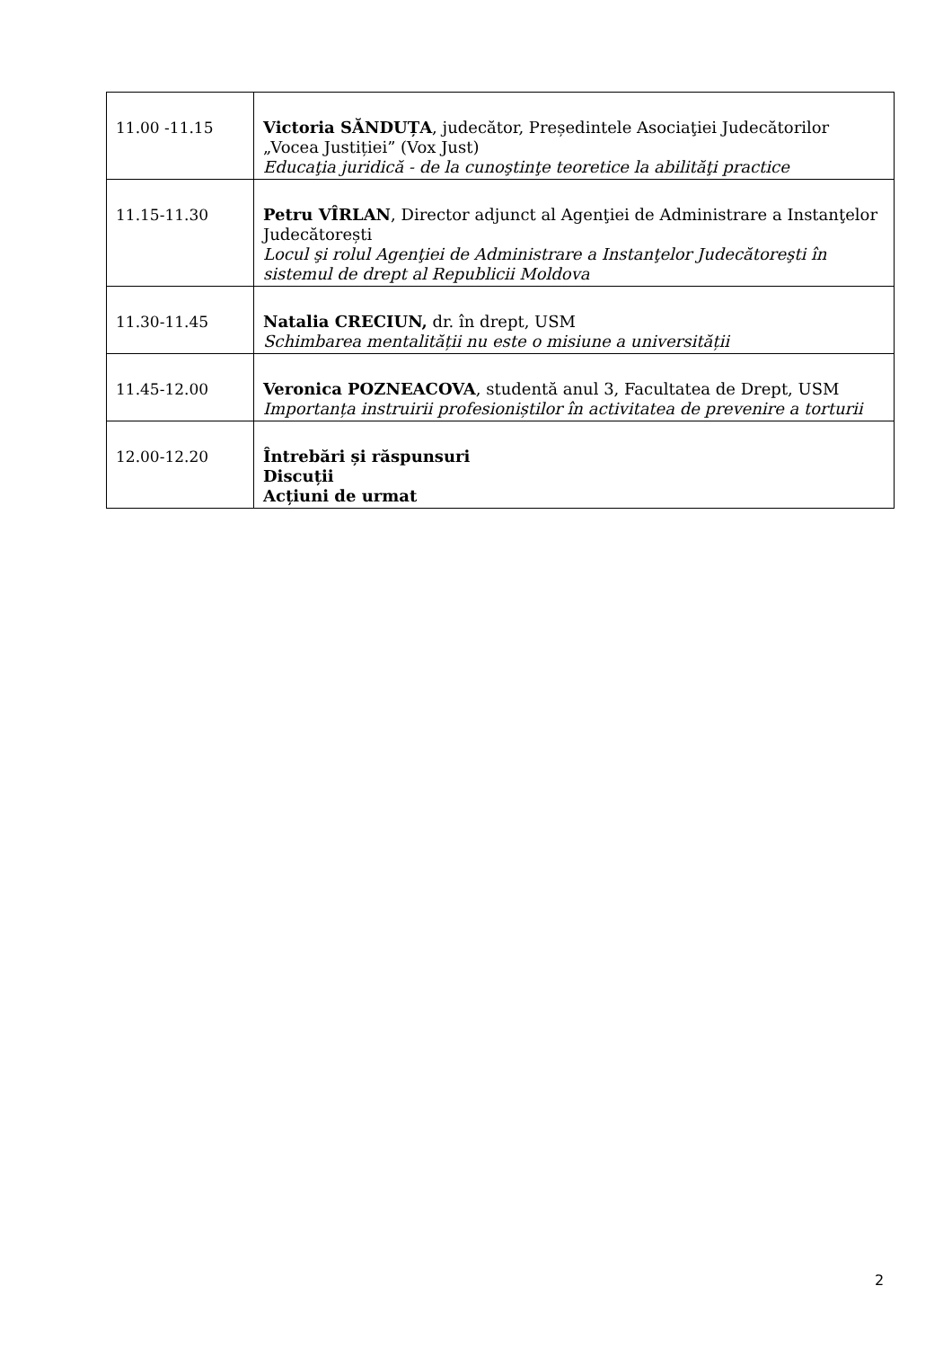| 11.00 -11.15 | Victoria SĂNDUȚA , judecător, Președintele Asociaţiei Judecătorilor „Vocea Justiției” (Vox Just) Educaţia juridică - de la cunoştinţe teoretice la abilităţi practice |
| 11.15-11.30 | Petru VÎRLAN , Director adjunct al Agenţiei de Administrare a Instanţelor Judecătorești Locul şi rolul Agenţiei de Administrare a Instanţelor Judecătoreşti în sistemul de drept al Republicii Moldova |
| 11.30-11.45 | Natalia CRECIUN, dr. în drept, USM Schimbarea mentalității nu este o misiune a universității |
| 11.45-12.00 | Veronica POZNEACOVA , studentă anul 3, Facultatea de Drept, USM Importanța instruirii profesioniștilor în activitatea de prevenire a torturii |
| 12.00-12.20 | Întrebări și răspunsuri Discuții Acțiuni de urmat |
2